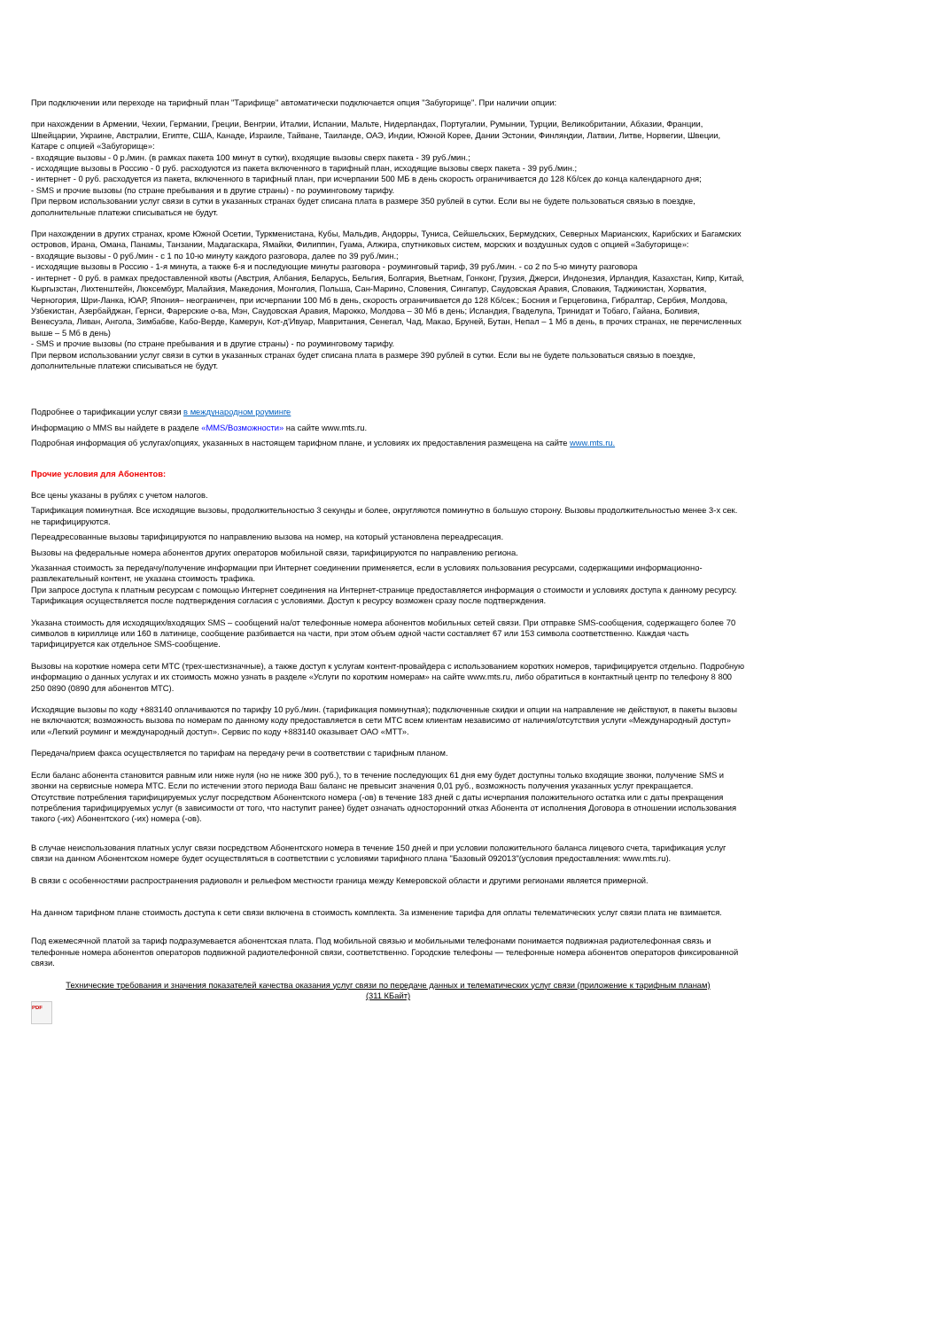При подключении или переходе на тарифный план "Тарифище" автоматически подключается опция "Забугорище". При наличии опции:
при нахождении в Армении, Чехии, Германии, Греции, Венгрии, Италии, Испании, Мальте, Нидерландах, Португалии, Румынии, Турции, Великобритании, Абхазии, Франции, Швейцарии, Украине, Австралии, Египте, США, Канаде, Израиле, Тайване, Таиланде, ОАЭ, Индии, Южной Корее, Дании Эстонии, Финляндии, Латвии, Литве, Норвегии, Швеции, Катаре с опцией «Забугорище»:
- входящие вызовы - 0 р./мин. (в рамках пакета 100 минут в сутки), входящие вызовы сверх пакета - 39 руб./мин.;
- исходящие вызовы в Россию - 0 руб. расходуются из пакета включенного в тарифный план, исходящие вызовы сверх пакета - 39 руб./мин.;
- интернет - 0 руб. расходуется из пакета, включенного в тарифный план, при исчерпании 500 МБ в день скорость ограничивается до 128 Кб/сек до конца календарного дня;
- SMS и прочие вызовы (по стране пребывания и в другие страны) - по роуминговому тарифу.
При первом использовании услуг связи в сутки в указанных странах будет списана плата в размере 350 рублей в сутки. Если вы не будете пользоваться связью в поездке, дополнительные платежи списываться не будут.
При нахождении в других странах, кроме Южной Осетии, Туркменистана, Кубы, Мальдив, Андорры, Туниса, Сейшельских, Бермудских, Северных Марианских, Карибских и Багамских островов, Ирана, Омана, Панамы, Танзании, Мадагаскара, Ямайки, Филиппин, Гуама, Алжира, спутниковых систем, морских и воздушных судов с опцией «Забугорище»:
- входящие вызовы - 0 руб./мин - с 1 по 10-ю минуту каждого разговора, далее по 39 руб./мин.;
- исходящие вызовы в Россию - 1-я минута, а также 6-я и последующие минуты разговора - роуминговый тариф, 39 руб./мин. - со 2 по 5-ю минуту разговора
- интернет - 0 руб. в рамках предоставленной квоты (Австрия, Албания, Беларусь, Бельгия, Болгария, Вьетнам, Гонконг, Грузия, Джерси, Индонезия, Ирландия, Казахстан, Кипр, Китай, Кыргызстан, Лихтенштейн, Люксембург, Малайзия, Македония, Монголия, Польша, Сан-Марино, Словения, Сингапур, Саудовская Аравия, Словакия, Таджикистан, Хорватия, Черногория, Шри-Ланка, ЮАР, Япония– неограничен, при исчерпании 100 Мб в день, скорость ограничивается до 128 Кб/сек.; Босния и Герцеговина, Гибралтар, Сербия, Молдова, Узбекистан, Азербайджан, Гернси, Фарерские о-ва, Мэн, Саудовская Аравия, Марокко, Молдова – 30 Мб в день; Исландия, Гваделупа, Тринидат и Тобаго, Гайана, Боливия, Венесуэла, Ливан, Ангола, Зимбабве, Кабо-Верде, Камерун, Кот-д'Ивуар, Мавритания, Сенегал, Чад, Макао, Бруней, Бутан, Непал – 1 Мб в день, в прочих странах, не перечисленных выше – 5 Мб в день)
- SMS и прочие вызовы (по стране пребывания и в другие страны) - по роуминговому тарифу.
При первом использовании услуг связи в сутки в указанных странах будет списана плата в размере 390 рублей в сутки. Если вы не будете пользоваться связью в поездке, дополнительные платежи списываться не будут.
Подробнее о тарификации услуг связи в международном роуминге
Информацию о MMS вы найдете в разделе «MMS/Возможности» на сайте www.mts.ru.
Подробная информация об услугах/опциях, указанных в настоящем тарифном плане, и условиях их предоставления размещена на сайте www.mts.ru.
Прочие условия для Абонентов:
Все цены указаны в рублях с учетом налогов.
Тарификация поминутная. Все исходящие вызовы, продолжительностью 3 секунды и более, округляются поминутно в большую сторону. Вызовы продолжительностью менее 3-х сек. не тарифицируются.
Переадресованные вызовы тарифицируются по направлению вызова на номер, на который установлена переадресация.
Вызовы на федеральные номера абонентов других операторов мобильной связи, тарифицируются по направлению региона.
Указанная стоимость за передачу/получение информации при Интернет соединении применяется, если в условиях пользования ресурсами, содержащими информационно-развлекательный контент, не указана стоимость трафика.
При запросе доступа к платным ресурсам с помощью Интернет соединения на Интернет-странице предоставляется информация о стоимости и условиях доступа к данному ресурсу. Тарификация осуществляется после подтверждения согласия с условиями. Доступ к ресурсу возможен сразу после подтверждения.
Указана стоимость для исходящих/входящих SMS – сообщений на/от телефонные номера абонентов мобильных сетей связи. При отправке SMS-сообщения, содержащего более 70 символов в кириллице или 160 в латинице, сообщение разбивается на части, при этом объем одной части составляет 67 или 153 символа соответственно. Каждая часть тарифицируется как отдельное SMS-сообщение.
Вызовы на короткие номера сети МТС (трех-шестизначные), а также доступ к услугам контент-провайдера с использованием коротких номеров, тарифицируется отдельно. Подробную информацию о данных услугах и их стоимость можно узнать в разделе «Услуги по коротким номерам» на сайте www.mts.ru, либо обратиться в контактный центр по телефону 8 800 250 0890 (0890 для абонентов МТС).
Исходящие вызовы по коду +883140 оплачиваются по тарифу 10 руб./мин. (тарификация поминутная); подключенные скидки и опции на направление не действуют, в пакеты вызовы не включаются; возможность вызова по номерам по данному коду предоставляется в сети МТС всем клиентам независимо от наличия/отсутствия услуги «Международный доступ» или «Легкий роуминг и международный доступ». Сервис по коду +883140 оказывает ОАО «МТТ».
Передача/прием факса осуществляется по тарифам на передачу речи в соответствии с тарифным планом.
Если баланс абонента становится равным или ниже нуля (но не ниже 300 руб.), то в течение последующих 61 дня ему будет доступны только входящие звонки, получение SMS и звонки на сервисные номера МТС. Если по истечении этого периода Ваш баланс не превысит значения 0,01 руб., возможность получения указанных услуг прекращается.
Отсутствие потребления тарифицируемых услуг посредством Абонентского номера (-ов) в течение 183 дней с даты исчерпания положительного остатка или с даты прекращения потребления тарифицируемых услуг (в зависимости от того, что наступит ранее) будет означать односторонний отказ Абонента от исполнения Договора в отношении использования такого (-их) Абонентского (-их) номера (-ов).
В случае неиспользования платных услуг связи посредством Абонентского номера в течение 150 дней и при условии положительного баланса лицевого счета, тарификация услуг связи на данном Абонентском номере будет осуществляться в соответствии с условиями тарифного плана "Базовый 092013"(условия предоставления: www.mts.ru).
В связи с особенностями распространения радиоволн и рельефом местности граница между Кемеровской области и другими регионами является примерной.
На данном тарифном плане стоимость доступа к сети связи включена в стоимость комплекта. За изменение тарифа для оплаты телематических услуг связи плата не взимается.
Под ежемесячной платой за тариф подразумевается абонентская плата. Под мобильной связью и мобильными телефонами понимается подвижная радиотелефонная связь и телефонные номера абонентов операторов подвижной радиотелефонной связи, соответственно. Городские телефоны — телефонные номера абонентов операторов фиксированной связи.
Технические требования и значения показателей качества оказания услуг связи по передаче данных и телематических услуг связи (приложение к тарифным планам)
(311 КБайт)
PDF